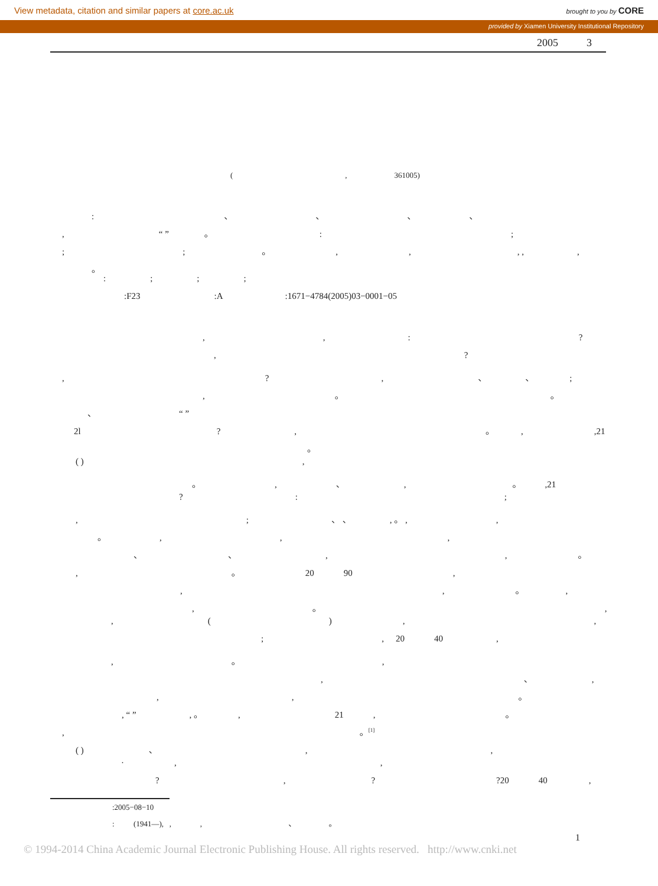View metadata, citation and similar papers at core.ac.uk
brought to you by CORE
provided by Xiamen University Institutional Repository
2005 3
(, 361005)
: 、 、 、 、
, “ ” 。:;
;; 。,,, ,,
。
:;;;
:F23:A:1671−4784(2005)03−0001−05
,,:?
,?
,?, 、 、;
, 。 。
、 “ ”
2l?, 。,,21
。
( ),
。, 、, 。,21
?:;
,; 、 、, 。 ,,
。,,,
、 、,, 。
, 。 20 90,
,, 。,
, 。,
, (),,
;, 20 40,
, 。,
, 、,
,, 。
, “ ”, 。, 21, 。
, 。<sup>[1]</sup>
( ) 、,,
·,,
?,??20 40,
:2005−08−10
: (1941—), , , 、 。
1
© 1994-2014 China Academic Journal Electronic Publishing House. All rights reserved. http://www.cnki.net